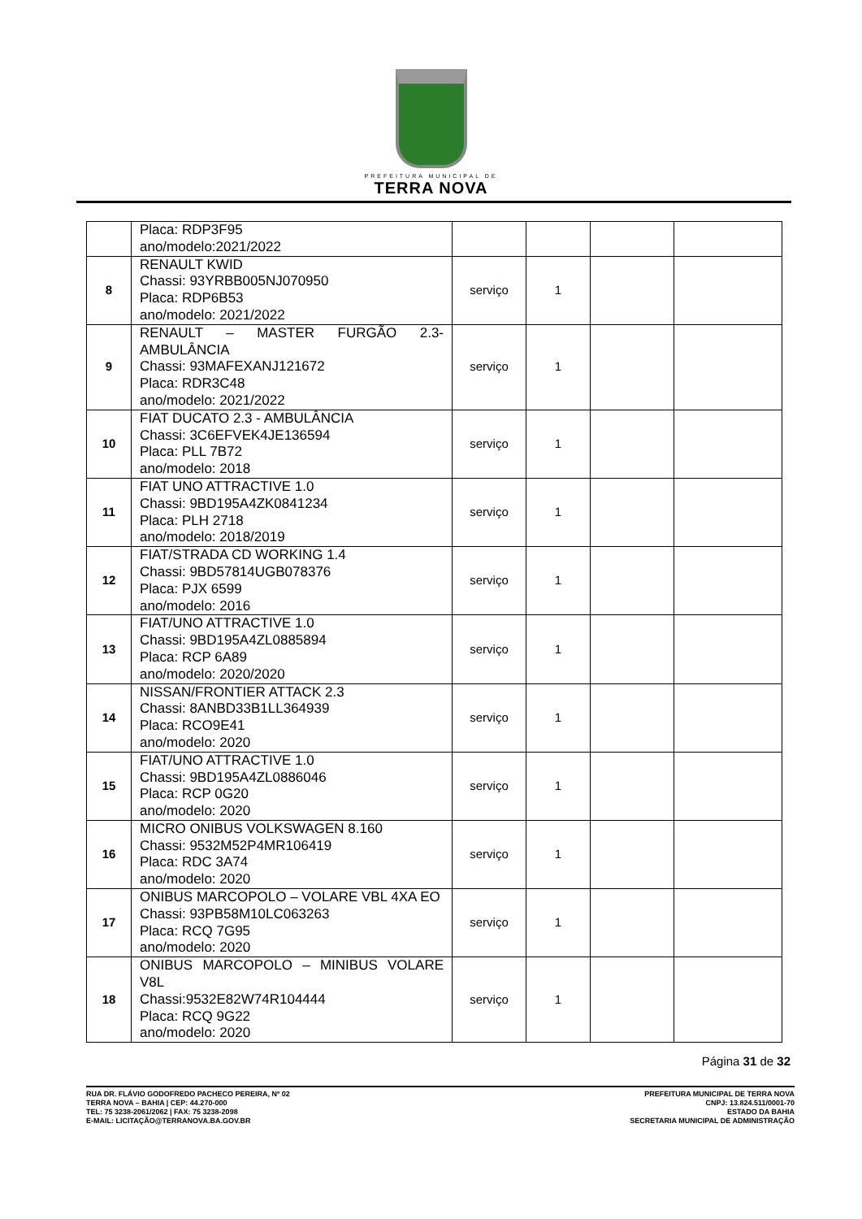PREFEITURA MUNICIPAL DE
TERRA NOVA
| | Placa: RDP3F95 ano/modelo:2021/2022 | | | | |
| 8 | RENAULT KWID Chassi: 93YRBB005NJ070950 Placa: RDP6B53 ano/modelo: 2021/2022 | serviço | 1 | | |
| 9 | RENAULT – MASTER FURGÃO 2.3-AMBULÂNCIA Chassi: 93MAFEXANJ121672 Placa: RDR3C48 ano/modelo: 2021/2022 | serviço | 1 | | |
| 10 | FIAT DUCATO 2.3 - AMBULÂNCIA Chassi: 3C6EFVEK4JE136594 Placa: PLL 7B72 ano/modelo: 2018 | serviço | 1 | | |
| 11 | FIAT UNO ATTRACTIVE 1.0 Chassi: 9BD195A4ZK0841234 Placa: PLH 2718 ano/modelo: 2018/2019 | serviço | 1 | | |
| 12 | FIAT/STRADA CD WORKING 1.4 Chassi: 9BD57814UGB078376 Placa: PJX 6599 ano/modelo: 2016 | serviço | 1 | | |
| 13 | FIAT/UNO ATTRACTIVE 1.0 Chassi: 9BD195A4ZL0885894 Placa: RCP 6A89 ano/modelo: 2020/2020 | serviço | 1 | | |
| 14 | NISSAN/FRONTIER ATTACK 2.3 Chassi: 8ANBD33B1LL364939 Placa: RCO9E41 ano/modelo: 2020 | serviço | 1 | | |
| 15 | FIAT/UNO ATTRACTIVE 1.0 Chassi: 9BD195A4ZL0886046 Placa: RCP 0G20 ano/modelo: 2020 | serviço | 1 | | |
| 16 | MICRO ONIBUS VOLKSWAGEN 8.160 Chassi: 9532M52P4MR106419 Placa: RDC 3A74 ano/modelo: 2020 | serviço | 1 | | |
| 17 | ONIBUS MARCOPOLO – VOLARE VBL 4XA EO Chassi: 93PB58M10LC063263 Placa: RCQ 7G95 ano/modelo: 2020 | serviço | 1 | | |
| 18 | ONIBUS MARCOPOLO – MINIBUS VOLARE V8L Chassi:9532E82W74R104444 Placa: RCQ 9G22 ano/modelo: 2020 | serviço | 1 | | |
Página 31 de 32
RUA DR. FLÁVIO GODOFREDO PACHECO PEREIRA, Nº 02
TERRA NOVA – BAHIA | CEP: 44.270-000
TEL: 75 3238-2061/2062 | FAX: 75 3238-2098
E-MAIL: LICITAÇÃO@TERRANOVA.BA.GOV.BR
PREFEITURA MUNICIPAL DE TERRA NOVA
CNPJ: 13.824.511/0001-70
ESTADO DA BAHIA
SECRETARIA MUNICIPAL DE ADMINISTRAÇÃO